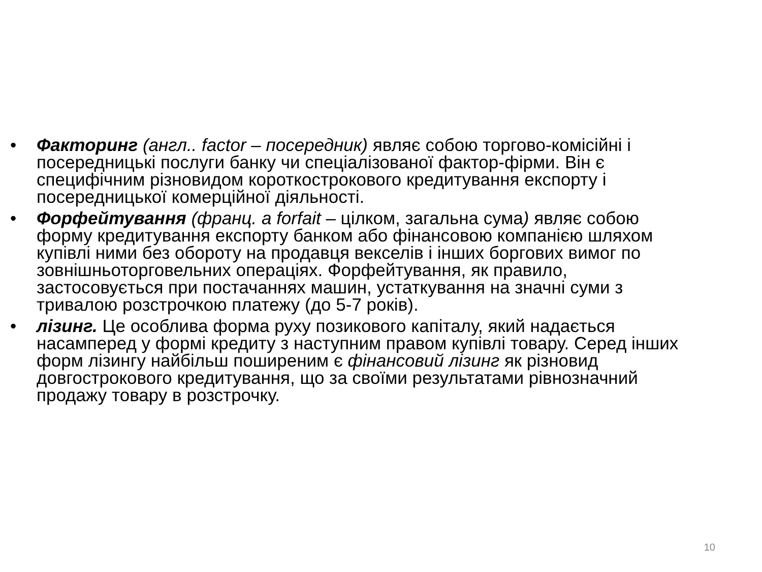• Факторинг (англ.. factor – посередник) являє собою торгово-комісійні і посередницькі послуги банку чи спеціалізованої фактор-фірми. Він є специфічним різновидом короткострокового кредитування експорту і посередницької комерційної діяльності.
• Форфейтування (франц. a forfait – цілком, загальна сума) являє собою форму кредитування експорту банком або фінансовою компанією шляхом купівлі ними без обороту на продавця векселів і інших боргових вимог по зовнішньоторговельних операціях. Форфейтування, як правило, застосовується при постачаннях машин, устаткування на значні суми з тривалою розстрочкою платежу (до 5-7 років).
• лізинг. Це особлива форма руху позикового капіталу, який надається насамперед у формі кредиту з наступним правом купівлі товару. Серед інших форм лізингу найбільш поширеним є фінансовий лізинг як різновид довгострокового кредитування, що за своїми результатами рівнозначний продажу товару в розстрочку.
10